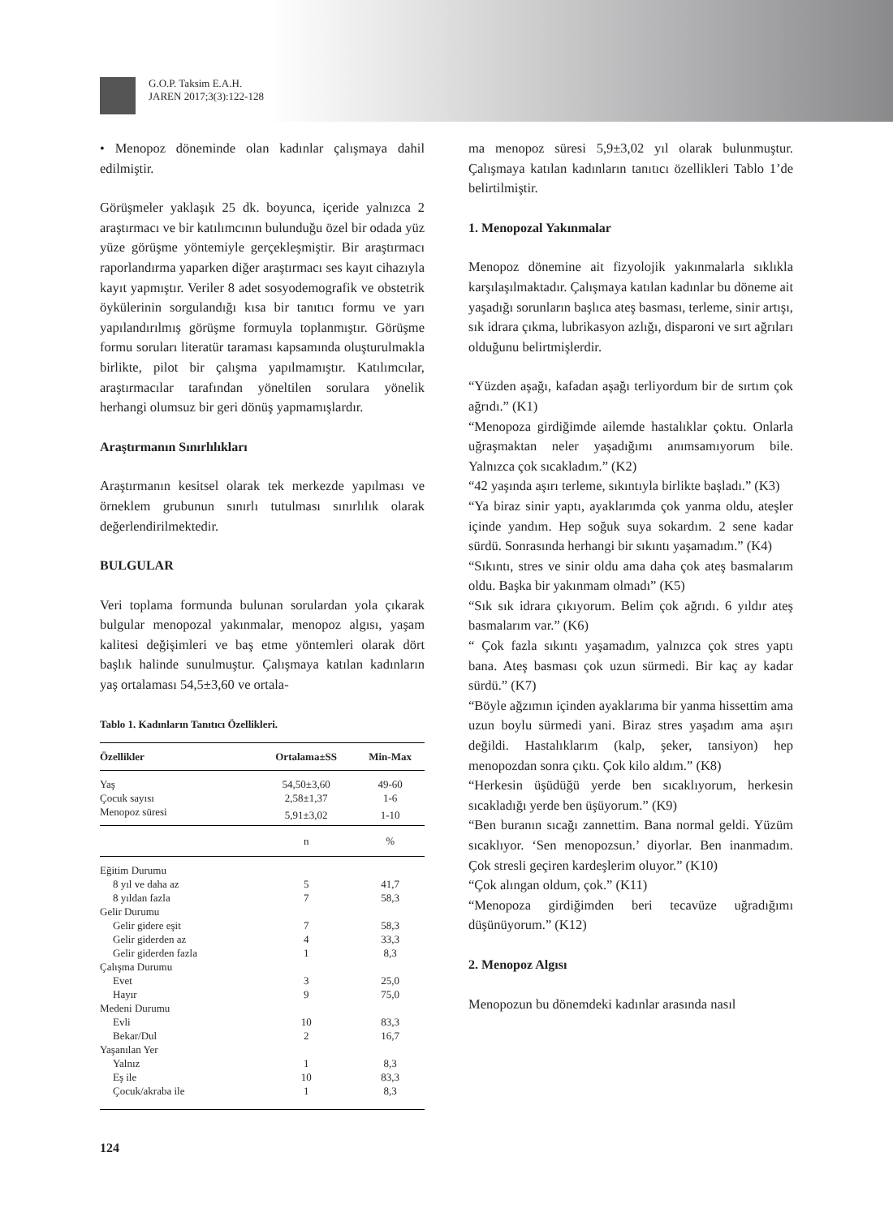G.O.P. Taksim E.A.H.
JAREN 2017;3(3):122-128
• Menopoz döneminde olan kadınlar çalışmaya dahil edilmiştir.
Görüşmeler yaklaşık 25 dk. boyunca, içeride yalnızca 2 araştırmacı ve bir katılımcının bulunduğu özel bir odada yüz yüze görüşme yöntemiyle gerçekleşmiştir. Bir araştırmacı raporlandırma yaparken diğer araştırmacı ses kayıt cihazıyla kayıt yapmıştır. Veriler 8 adet sosyodemografik ve obstetrik öykülerinin sorgulandığı kısa bir tanıtıcı formu ve yarı yapılandırılmış görüşme formuyla toplanmıştır. Görüşme formu soruları literatür taraması kapsamında oluşturulmakla birlikte, pilot bir çalışma yapılmamıştır. Katılımcılar, araştırmacılar tarafından yöneltilen sorulara yönelik herhangi olumsuz bir geri dönüş yapmamışlardır.
Araştırmanın Sınırlılıkları
Araştırmanın kesitsel olarak tek merkezde yapılması ve örneklem grubunun sınırlı tutulması sınırlılık olarak değerlendirilmektedir.
BULGULAR
Veri toplama formunda bulunan sorulardan yola çıkarak bulgular menopozal yakınmalar, menopoz algısı, yaşam kalitesi değişimleri ve baş etme yöntemleri olarak dört başlık halinde sunulmuştur. Çalışmaya katılan kadınların yaş ortalaması 54,5±3,60 ve ortala-
Tablo 1. Kadınların Tanıtıcı Özellikleri.
| Özellikler | Ortalama±SS | Min-Max |
| --- | --- | --- |
| Yaş | 54,50±3,60 | 49-60 |
| Çocuk sayısı | 2,58±1,37 | 1-6 |
| Menopoz süresi | 5,91±3,02 | 1-10 |
| | n | % |
| Eğitim Durumu | | |
| 8 yıl ve daha az | 5 | 41,7 |
| 8 yıldan fazla | 7 | 58,3 |
| Gelir Durumu | | |
| Gelir gidere eşit | 7 | 58,3 |
| Gelir giderden az | 4 | 33,3 |
| Gelir giderden fazla | 1 | 8,3 |
| Çalışma Durumu | | |
| Evet | 3 | 25,0 |
| Hayır | 9 | 75,0 |
| Medeni Durumu | | |
| Evli | 10 | 83,3 |
| Bekar/Dul | 2 | 16,7 |
| Yaşanılan Yer | | |
| Yalnız | 1 | 8,3 |
| Eş ile | 10 | 83,3 |
| Çocuk/akraba ile | 1 | 8,3 |
ma menopoz süresi 5,9±3,02 yıl olarak bulunmuştur. Çalışmaya katılan kadınların tanıtıcı özellikleri Tablo 1’de belirtilmiştir.
1. Menopozal Yakınmalar
Menopoz dönemine ait fizyolojik yakınmalarla sıklıkla karşılaşılmaktadır. Çalışmaya katılan kadınlar bu döneme ait yaşadığı sorunların başlıca ateş basması, terleme, sinir artışı, sık idrara çıkma, lubrikasyon azlığı, disparoni ve sırt ağrıları olduğunu belirtmişlerdir.
“Yüzden aşağı, kafadan aşağı terliyordum bir de sırtım çok ağrıdı.” (K1)
“Menopoza girdiğimde ailemde hastalıklar çoktu. Onlarla uğraşmaktan neler yaşadığımı anımsamıyorum bile. Yalnızca çok sıcakladım.” (K2)
“42 yaşında aşırı terleme, sıkıntıyla birlikte başladı.” (K3)
“Ya biraz sinir yaptı, ayaklarımda çok yanma oldu, ateşler içinde yandım. Hep soğuk suya sokardım. 2 sene kadar sürdü. Sonrasında herhangi bir sıkıntı yaşamadım.” (K4)
“Sıkıntı, stres ve sinir oldu ama daha çok ateş basmalarım oldu. Başka bir yakınmam olmadı” (K5)
“Sık sık idrara çıkıyorum. Belim çok ağrıdı. 6 yıldır ateş basmalarım var.” (K6)
“ Çok fazla sıkıntı yaşamadım, yalnızca çok stres yaptı bana. Ateş basması çok uzun sürmedi. Bir kaç ay kadar sürdü.” (K7)
“Böyle ağzımın içinden ayaklarıma bir yanma hissettim ama uzun boylu sürmedi yani. Biraz stres yaşadım ama aşırı değildi. Hastalıklarım (kalp, şeker, tansiyon) hep menopozdan sonra çıktı. Çok kilo aldım.” (K8)
“Herkesin üşüdüğü yerde ben sıcaklıyorum, herkesin sıcakladığı yerde ben üşüyorum.” (K9)
“Ben buranın sıcağı zannettim. Bana normal geldi. Yüzüm sıcaklıyor. ‘Sen menopozsun.’ diyorlar. Ben inanmadım. Çok stresli geçiren kardeşlerim oluyor.” (K10)
“Çok alıngan oldum, çok.” (K11)
“Menopoza girdiğimden beri tecavüze uğradığımı düşünüyorum.” (K12)
2. Menopoz Algısı
Menopozun bu dönemdeki kadınlar arasında nasıl
124